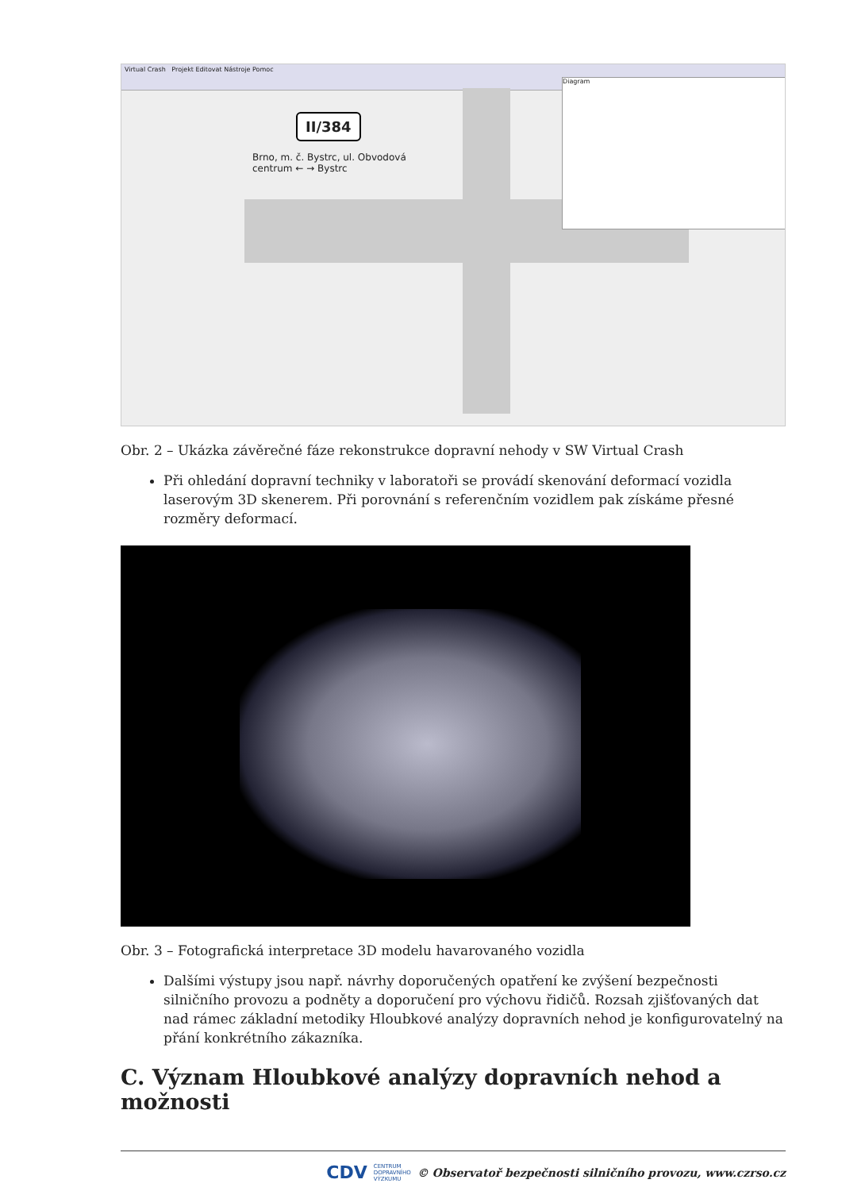Virtual Crash Projekt Editovat Nástroje Pomoc
II/384
Brno, m. č. Bystrc, ul. Obvodová
centrum ← → Bystrc
Diagram
Obr. 2 – Ukázka závěrečné fáze rekonstrukce dopravní nehody v SW Virtual Crash
Při ohledání dopravní techniky v laboratoři se provádí skenování deformací vozidla laserovým 3D skenerem. Při porovnání s referenčním vozidlem pak získáme přesné rozměry deformací.
Obr. 3 – Fotografická interpretace 3D modelu havarovaného vozidla
Dalšími výstupy jsou např. návrhy doporučených opatření ke zvýšení bezpečnosti silničního provozu a podněty a doporučení pro výchovu řidičů. Rozsah zjišťovaných dat nad rámec základní metodiky Hloubkové analýzy dopravních nehod je konfigurovatelný na přání konkrétního zákazníka.
C. Význam Hloubkové analýzy dopravních nehod a možnosti
CDV CENTRUM
DOPRAVNÍHO
VÝZKUMU © Observatoř bezpečnosti silničního provozu, www.czrso.cz